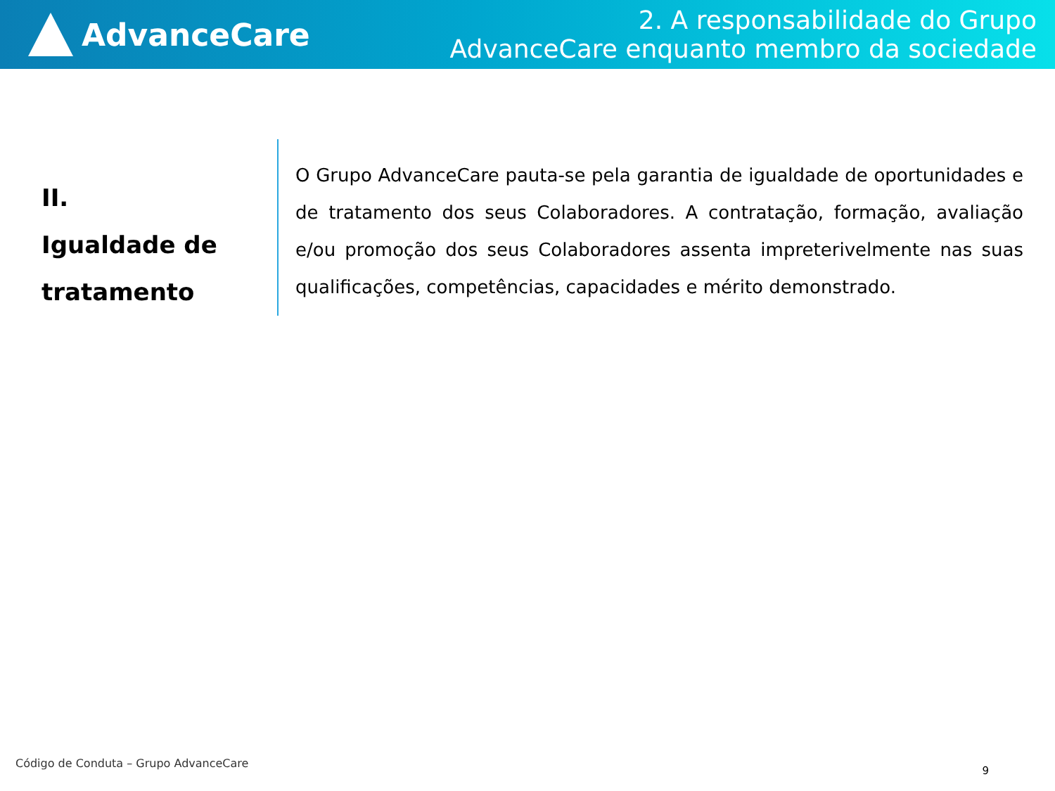AdvanceCare
2. A responsabilidade do Grupo
AdvanceCare enquanto membro da sociedade
II.
Igualdade de
tratamento
O Grupo AdvanceCare pauta-se pela garantia de igualdade de oportunidades e de tratamento dos seus Colaboradores. A contratação, formação, avaliação e/ou promoção dos seus Colaboradores assenta impreterivelmente nas suas qualificações, competências, capacidades e mérito demonstrado.
Código de Conduta – Grupo AdvanceCare
9